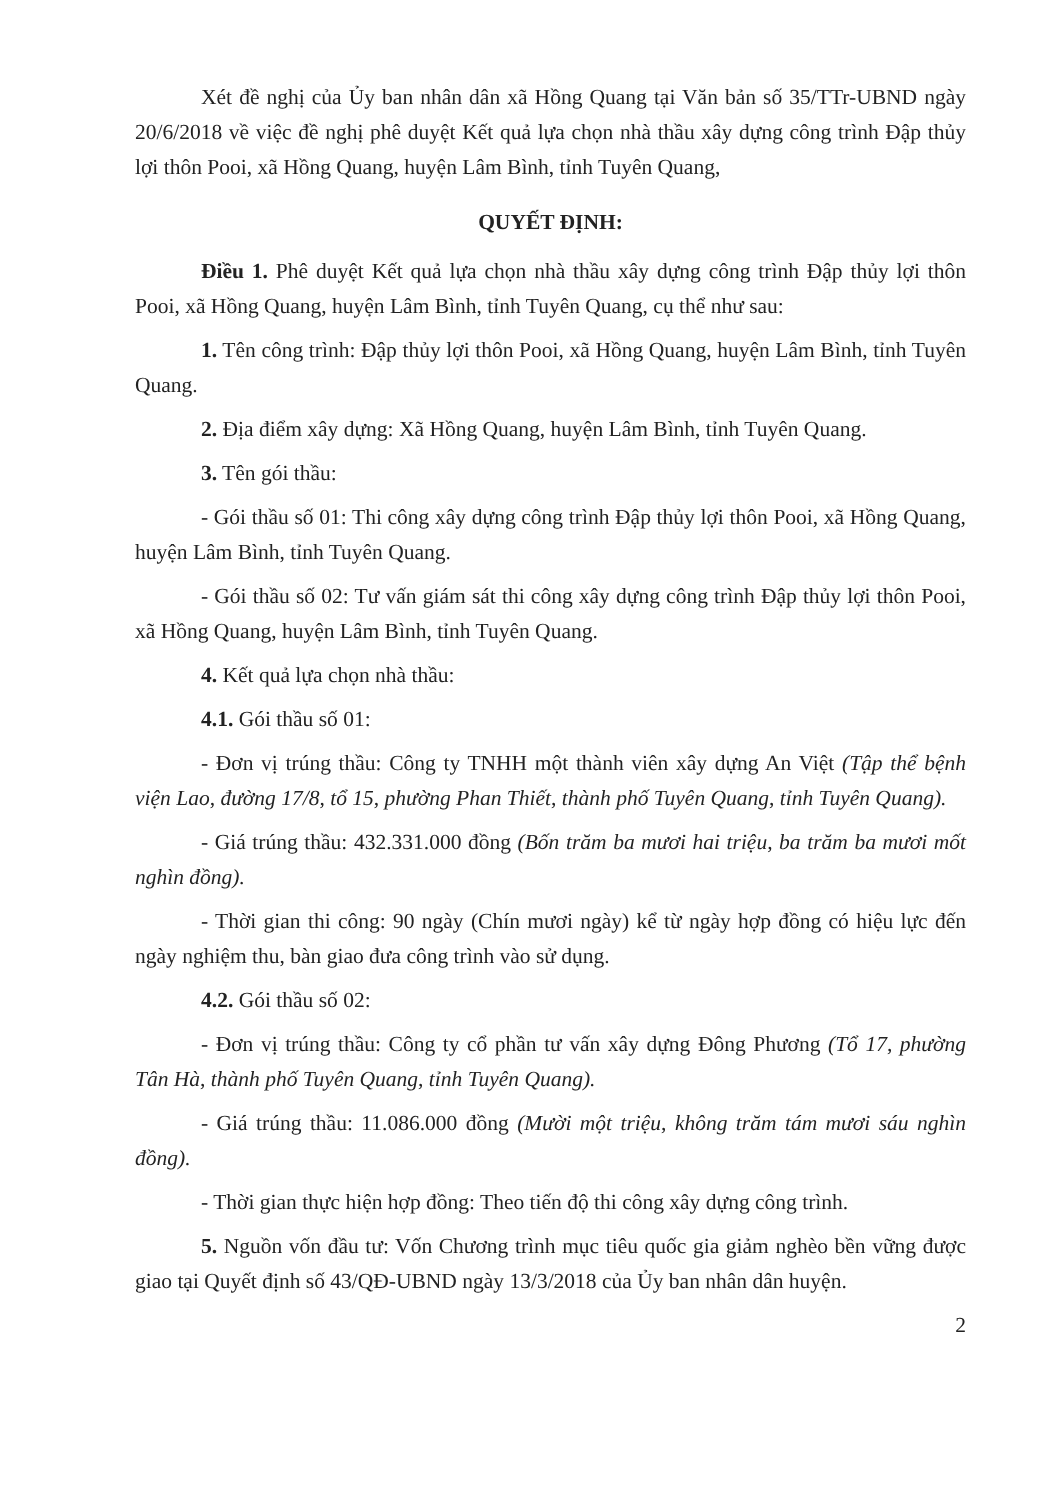Xét đề nghị của Ủy ban nhân dân xã Hồng Quang tại Văn bản số 35/TTr-UBND ngày 20/6/2018 về việc đề nghị phê duyệt Kết quả lựa chọn nhà thầu xây dựng công trình Đập thủy lợi thôn Pooi, xã Hồng Quang, huyện Lâm Bình, tỉnh Tuyên Quang,
QUYẾT ĐỊNH:
Điều 1. Phê duyệt Kết quả lựa chọn nhà thầu xây dựng công trình Đập thủy lợi thôn Pooi, xã Hồng Quang, huyện Lâm Bình, tỉnh Tuyên Quang, cụ thể như sau:
1. Tên công trình: Đập thủy lợi thôn Pooi, xã Hồng Quang, huyện Lâm Bình, tỉnh Tuyên Quang.
2. Địa điểm xây dựng: Xã Hồng Quang, huyện Lâm Bình, tỉnh Tuyên Quang.
3. Tên gói thầu:
- Gói thầu số 01: Thi công xây dựng công trình Đập thủy lợi thôn Pooi, xã Hồng Quang, huyện Lâm Bình, tỉnh Tuyên Quang.
- Gói thầu số 02: Tư vấn giám sát thi công xây dựng công trình Đập thủy lợi thôn Pooi, xã Hồng Quang, huyện Lâm Bình, tỉnh Tuyên Quang.
4. Kết quả lựa chọn nhà thầu:
4.1. Gói thầu số 01:
- Đơn vị trúng thầu: Công ty TNHH một thành viên xây dựng An Việt (Tập thể bệnh viện Lao, đường 17/8, tổ 15, phường Phan Thiết, thành phố Tuyên Quang, tỉnh Tuyên Quang).
- Giá trúng thầu: 432.331.000 đồng (Bốn trăm ba mươi hai triệu, ba trăm ba mươi mốt nghìn đồng).
- Thời gian thi công: 90 ngày (Chín mươi ngày) kể từ ngày hợp đồng có hiệu lực đến ngày nghiệm thu, bàn giao đưa công trình vào sử dụng.
4.2. Gói thầu số 02:
- Đơn vị trúng thầu: Công ty cổ phần tư vấn xây dựng Đông Phương (Tổ 17, phường Tân Hà, thành phố Tuyên Quang, tỉnh Tuyên Quang).
- Giá trúng thầu: 11.086.000 đồng (Mười một triệu, không trăm tám mươi sáu nghìn đồng).
- Thời gian thực hiện hợp đồng: Theo tiến độ thi công xây dựng công trình.
5. Nguồn vốn đầu tư: Vốn Chương trình mục tiêu quốc gia giảm nghèo bền vững được giao tại Quyết định số 43/QĐ-UBND ngày 13/3/2018 của Ủy ban nhân dân huyện.
2